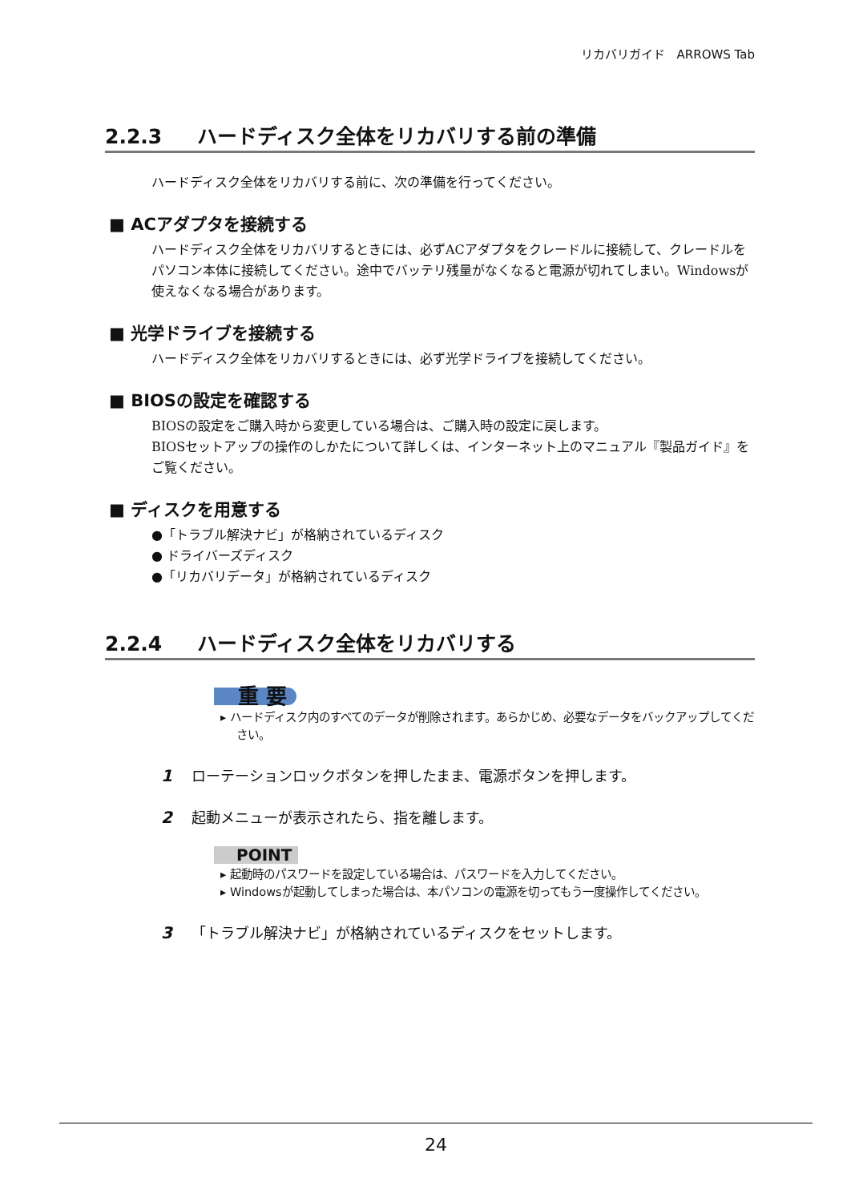リカバリガイド　ARROWS Tab
2.2.3 ハードディスク全体をリカバリする前の準備
ハードディスク全体をリカバリする前に、次の準備を行ってください。
■ ACアダプタを接続する
ハードディスク全体をリカバリするときには、必ずACアダプタをクレードルに接続して、クレードルをパソコン本体に接続してください。途中でバッテリ残量がなくなると電源が切れてしまい。Windowsが使えなくなる場合があります。
■ 光学ドライブを接続する
ハードディスク全体をリカバリするときには、必ず光学ドライブを接続してください。
■ BIOSの設定を確認する
BIOSの設定をご購入時から変更している場合は、ご購入時の設定に戻します。
BIOSセットアップの操作のしかたについて詳しくは、インターネット上のマニュアル『製品ガイド』をご覧ください。
■ ディスクを用意する
●「トラブル解決ナビ」が格納されているディスク
● ドライバーズディスク
●「リカバリデータ」が格納されているディスク
2.2.4 ハードディスク全体をリカバリする
重 要
▸ ハードディスク内のすべてのデータが削除されます。あらかじめ、必要なデータをバックアップしてください。
1 ローテーションロックボタンを押したまま、電源ボタンを押します。
2 起動メニューが表示されたら、指を離します。
POINT
▸ 起動時のパスワードを設定している場合は、パスワードを入力してください。
▸ Windowsが起動してしまった場合は、本パソコンの電源を切ってもう一度操作してください。
3 「トラブル解決ナビ」が格納されているディスクをセットします。
24